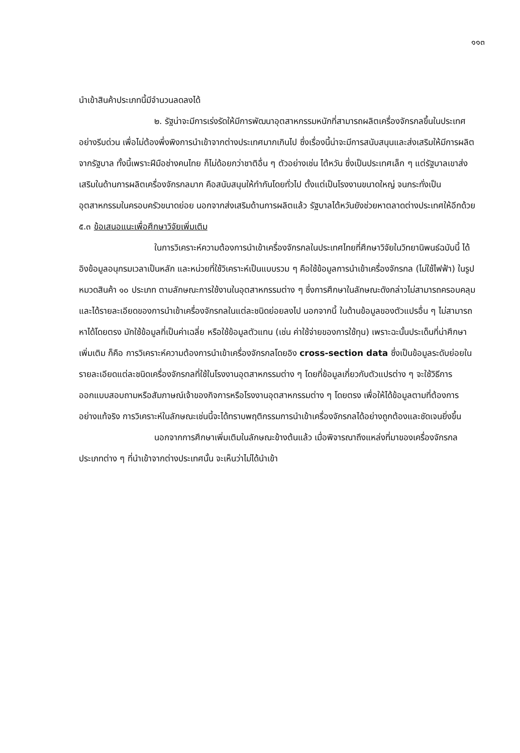๑๑๓
นำเข้าสินค้าประเภทนี้มีจำนวนลดลงได้
๒. รัฐน่าจะมีการเร่งรัดให้มีการพัฒนาอุตสาหกรรมหนักที่สามารถผลิตเครื่องจักรกลขึ้นในประเทศอย่างรีบด่วน เพื่อไม่ต้องพึ่งพิงการนำเข้าจากต่างประเทศมากเกินไป ซึ่งเรื่องนี้น่าจะมีการสนับสนุนและส่งเสริมให้มีการผลิตจากรัฐบาล ทั้งนี้เพราะฝีมือช่างคนไทย ก็ไม่ด้อยกว่าชาติอื่น ๆ ตัวอย่างเช่น ไต้หวัน ซึ่งเป็นประเทศเล็ก ๆ แต่รัฐบาลเขาส่งเสริมในด้านการผลิตเครื่องจักรกลมาก คือสนับสนุนให้ทำกันโดยทั่วไป ตั้งแต่เป็นโรงงานขนาดใหญ่ จนกระทั่งเป็นอุตสาหกรรมในครอบครัวขนาดย่อย นอกจากส่งเสริมด้านการผลิตแล้ว รัฐบาลไต้หวันยังช่วยหาตลาดต่างประเทศให้อีกด้วย
๕.๓ ข้อเสนอแนะเพื่อศึกษาวิจัยเพิ่มเติม
ในการวิเคราะห์ความต้องการนำเข้าเครื่องจักรกลในประเทศไทยที่ศึกษาวิจัยในวิทยานิพนธ์ฉบับนี้ ได้อิงข้อมูลอนุกรมเวลาเป็นหลัก และหน่วยที่ใช้วิเคราะห์เป็นแบบรวม ๆ คือใช้ข้อมูลการนำเข้าเครื่องจักรกล (ไม่ใช้ไฟฟ้า) ในรูปหมวดสินค้า ๑๐ ประเภท ตามลักษณะการใช้งานในอุตสาหกรรมต่าง ๆ ซึ่งการศึกษาในลักษณะดังกล่าวไม่สามารถครอบคลุมและได้รายละเอียดของการนำเข้าเครื่องจักรกลในแต่ละชนิดย่อยลงไป นอกจากนี้ ในด้านข้อมูลของตัวแปรอื่น ๆ ไม่สามารถหาได้โดยตรง มักใช้ข้อมูลที่เป็นค่าเฉลี่ย หรือใช้ข้อมูลตัวแทน (เช่น ค่าใช้จ่ายของการใช้ทุน) เพราะฉะนั้นประเด็นที่น่าศึกษาเพิ่มเติม ก็คือ การวิเคราะห์ความต้องการนำเข้าเครื่องจักรกลโดยอิง cross-section data ซึ่งเป็นข้อมูลระดับย่อยในรายละเอียดแต่ละชนิดเครื่องจักรกลที่ใช้ในโรงงานอุตสาหกรรมต่าง ๆ โดยที่ข้อมูลเกี่ยวกับตัวแปรต่าง ๆ จะใช้วิธีการออกแบบสอบถามหรือสัมภาษณ์เจ้าของกิจการหรือโรงงานอุตสาหกรรมต่าง ๆ โดยตรง เพื่อให้ได้ข้อมูลตามที่ต้องการอย่างแท้จริง การวิเคราะห์ในลักษณะเช่นนี้จะได้ทราบพฤติกรรมการนำเข้าเครื่องจักรกลได้อย่างถูกต้องและชัดเจนยิ่งขึ้น
นอกจากการศึกษาเพิ่มเติมในลักษณะข้างต้นแล้ว เมื่อพิจารณาถึงแหล่งที่มาของเครื่องจักรกลประเภทต่าง ๆ ที่นำเข้าจากต่างประเทศนั้น จะเห็นว่าไม่ได้นำเข้า